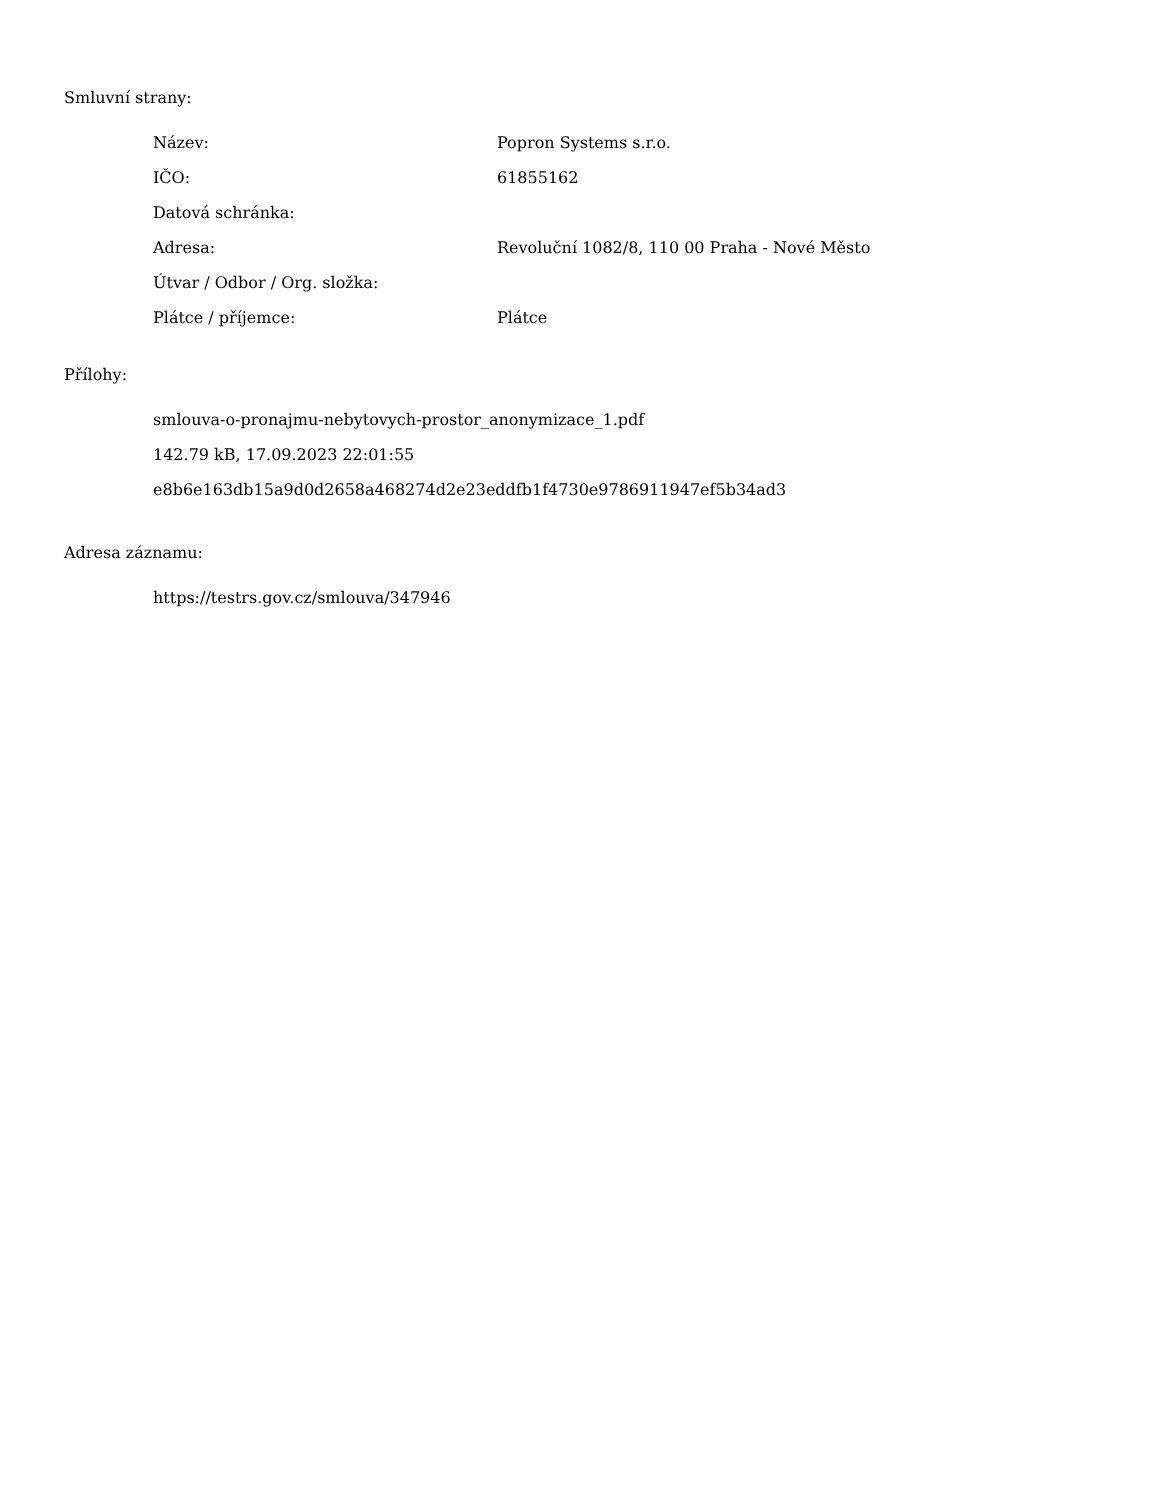Smluvní strany:
| Název: | Popron Systems s.r.o. |
| IČO: | 61855162 |
| Datová schránka: | |
| Adresa: | Revoluční 1082/8, 110 00 Praha - Nové Město |
| Útvar / Odbor / Org. složka: | |
| Plátce / příjemce: | Plátce |
Přílohy:
smlouva-o-pronajmu-nebytovych-prostor_anonymizace_1.pdf
142.79 kB, 17.09.2023 22:01:55
e8b6e163db15a9d0d2658a468274d2e23eddfb1f4730e9786911947ef5b34ad3
Adresa záznamu:
https://testrs.gov.cz/smlouva/347946